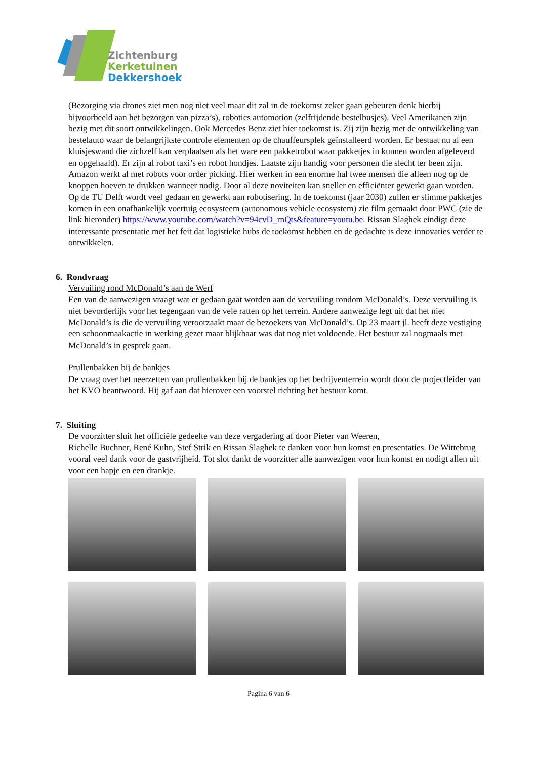Zichtenburg
Kerketuinen
Dekkershoek
(Bezorging via drones ziet men nog niet veel maar dit zal in de toekomst zeker gaan gebeuren denk hierbij bijvoorbeeld aan het bezorgen van pizza’s), robotics automotion (zelfrijdende bestelbusjes). Veel Amerikanen zijn bezig met dit soort ontwikkelingen. Ook Mercedes Benz ziet hier toekomst is. Zij zijn bezig met de ontwikkeling van bestelauto waar de belangrijkste controle elementen op de chauffeursplek geïnstalleerd worden. Er bestaat nu al een kluisjeswand die zichzelf kan verplaatsen als het ware een pakketrobot waar pakketjes in kunnen worden afgeleverd en opgehaald). Er zijn al robot taxi’s en robot hondjes. Laatste zijn handig voor personen die slecht ter been zijn. Amazon werkt al met robots voor order picking. Hier werken in een enorme hal twee mensen die alleen nog op de knoppen hoeven te drukken wanneer nodig. Door al deze noviteiten kan sneller en efficiënter gewerkt gaan worden. Op de TU Delft wordt veel gedaan en gewerkt aan robotisering. In de toekomst (jaar 2030) zullen er slimme pakketjes komen in een onafhankelijk voertuig ecosysteem (autonomous vehicle ecosystem) zie film gemaakt door PWC (zie de link hieronder) https://www.youtube.com/watch?v=94cvD_rnQts&feature=youtu.be. Rissan Slaghek eindigt deze interessante presentatie met het feit dat logistieke hubs de toekomst hebben en de gedachte is deze innovaties verder te ontwikkelen.
6. Rondvraag
Vervuiling rond McDonald’s aan de Werf
Een van de aanwezigen vraagt wat er gedaan gaat worden aan de vervuiling rondom McDonald’s. Deze vervuiling is niet bevorderlijk voor het tegengaan van de vele ratten op het terrein. Andere aanwezige legt uit dat het niet McDonald’s is die de vervuiling veroorzaakt maar de bezoekers van McDonald’s. Op 23 maart jl. heeft deze vestiging een schoonmaakactie in werking gezet maar blijkbaar was dat nog niet voldoende. Het bestuur zal nogmaals met McDonald’s in gesprek gaan.
Prullenbakken bij de bankjes
De vraag over het neerzetten van prullenbakken bij de bankjes op het bedrijventerrein wordt door de projectleider van het KVO beantwoord. Hij gaf aan dat hierover een voorstel richting het bestuur komt.
7. Sluiting
De voorzitter sluit het officiële gedeelte van deze vergadering af door Pieter van Weeren,
Richelle Buchner, René Kuhn, Stef Strik en Rissan Slaghek te danken voor hun komst en presentaties. De Wittebrug vooral veel dank voor de gastvrijheid. Tot slot dankt de voorzitter alle aanwezigen voor hun komst en nodigt allen uit voor een hapje en een drankje.
Pagina 6 van 6